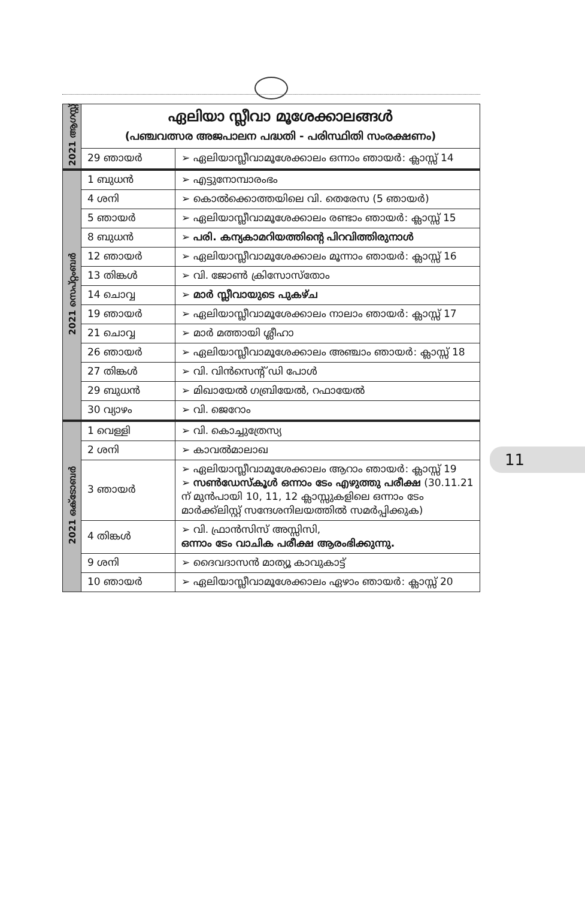| 2021 ആഗസ്റ്റ് | ഏലിയാ സ്ലീവാ മൂശേക്കാലങ്ങൾ (പഞ്ചവത്സര അജപാലന പദ്ധതി - പരിസ്ഥിതി സംരക്ഷണം) | |
| | 29 ഞായർ | ➢ ഏലിയാസ്ലീവാമൂശേക്കാലം ഒന്നാം ഞായർ: ക്ലാസ്സ് 14 |
| 2021 സെപ്റ്റംബർ | 1 ബുധൻ | ➢ എട്ടുനോമ്പാരംഭം |
| | 4 ശനി | ➢ കൊൽക്കൊത്തയിലെ വി. തെരേസ (5 ഞായർ) |
| | 5 ഞായർ | ➢ ഏലിയാസ്ലീവാമൂശേക്കാലം രണ്ടാം ഞായർ: ക്ലാസ്സ് 15 |
| | 8 ബുധൻ | ➢ പരി. കന്യകാമറിയത്തിന്റെ പിറവിത്തിരുനാൾ |
| | 12 ഞായർ | ➢ ഏലിയാസ്ലീവാമൂശേക്കാലം മൂന്നാം ഞായർ: ക്ലാസ്സ് 16 |
| | 13 തിങ്കൾ | ➢ വി. ജോൺ ക്രിസോസ്തോം |
| | 14 ചൊവ്വ | ➢ മാർ സ്ലീവായുടെ പുകഴ്ച |
| | 19 ഞായർ | ➢ ഏലിയാസ്ലീവാമൂശേക്കാലം നാലാം ഞായർ: ക്ലാസ്സ് 17 |
| | 21 ചൊവ്വ | ➢ മാർ മത്തായി ശ്ലീഹാ |
| | 26 ഞായർ | ➢ ഏലിയാസ്ലീവാമൂശേക്കാലം അഞ്ചാം ഞായർ: ക്ലാസ്സ് 18 |
| | 27 തിങ്കൾ | ➢ വി. വിൻസെന്റ് ഡി പോൾ |
| | 29 ബുധൻ | ➢ മിഖായേൽ ഗബ്രിയേൽ, റഫായേൽ |
| | 30 വ്യാഴം | ➢ വി. ജെറോം |
| 2021 ഒക്ടോബർ | 1 വെള്ളി | ➢ വി. കൊച്ചുത്രേസ്യ |
| | 2 ശനി | ➢ കാവൽമാലാഖ |
| | 3 ഞായർ | ➢ ഏലിയാസ്ലീവാമൂശേക്കാലം ആറാം ഞായർ: ക്ലാസ്സ് 19 ➢ സൺഡേസ്കൂൾ ഒന്നാം ടേം എഴുത്തു പരീക്ഷ (30.11.21 ന് മുൻപായി 10, 11, 12 ക്ലാസ്സുകളിലെ ഒന്നാം ടേം മാർക്ക്ലിസ്റ്റ് സന്ദേശനിലയത്തിൽ സമർപ്പിക്കുക) |
| | 4 തിങ്കൾ | ➢ വി. ഫ്രാൻസിസ് അസ്സിസി, ഒന്നാം ടേം വാചിക പരീക്ഷ ആരംഭിക്കുന്നു. |
| | 9 ശനി | ➢ ദൈവദാസൻ മാത്യൂ കാവുകാട്ട് |
| | 10 ഞായർ | ➢ ഏലിയാസ്ലീവാമൂശേക്കാലം ഏഴാം ഞായർ: ക്ലാസ്സ് 20 |
11